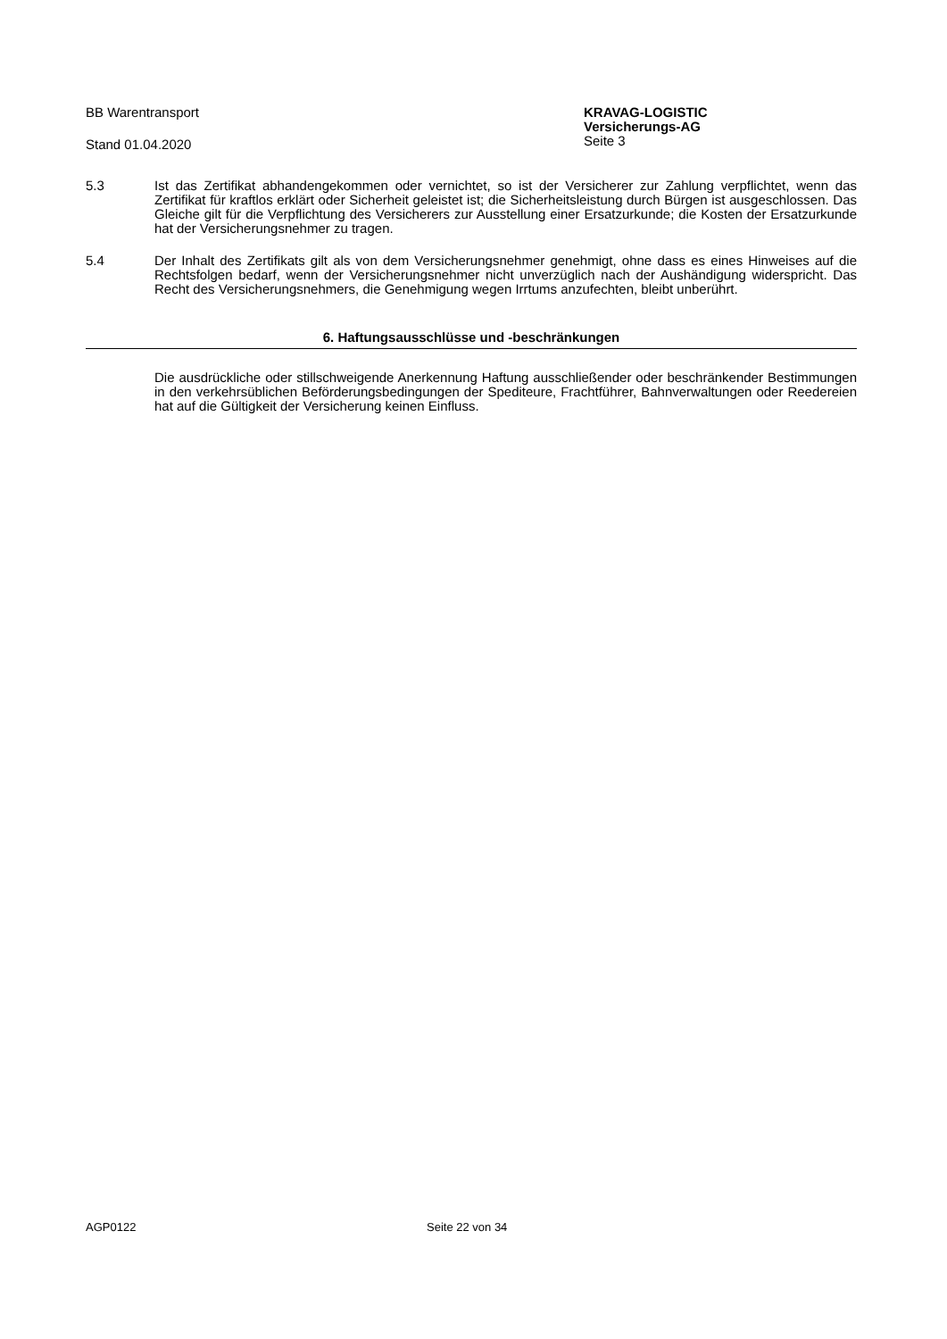BB Warentransport
Stand 01.04.2020
KRAVAG-LOGISTIC
Versicherungs-AG
Seite 3
5.3 Ist das Zertifikat abhandengekommen oder vernichtet, so ist der Versicherer zur Zahlung verpflichtet, wenn das Zertifikat für kraftlos erklärt oder Sicherheit geleistet ist; die Sicherheitsleistung durch Bürgen ist ausgeschlossen. Das Gleiche gilt für die Verpflichtung des Versicherers zur Ausstellung einer Ersatzurkunde; die Kosten der Ersatzurkunde hat der Versicherungsnehmer zu tragen.
5.4 Der Inhalt des Zertifikats gilt als von dem Versicherungsnehmer genehmigt, ohne dass es eines Hinweises auf die Rechtsfolgen bedarf, wenn der Versicherungsnehmer nicht unverzüglich nach der Aushändigung widerspricht. Das Recht des Versicherungsnehmers, die Genehmigung wegen Irrtums anzufechten, bleibt unberührt.
6. Haftungsausschlüsse und -beschränkungen
Die ausdrückliche oder stillschweigende Anerkennung Haftung ausschließender oder beschränkender Bestimmungen in den verkehrsüblichen Beförderungsbedingungen der Spediteure, Frachtführer, Bahnverwaltungen oder Reedereien hat auf die Gültigkeit der Versicherung keinen Einfluss.
AGP0122 Seite 22 von 34